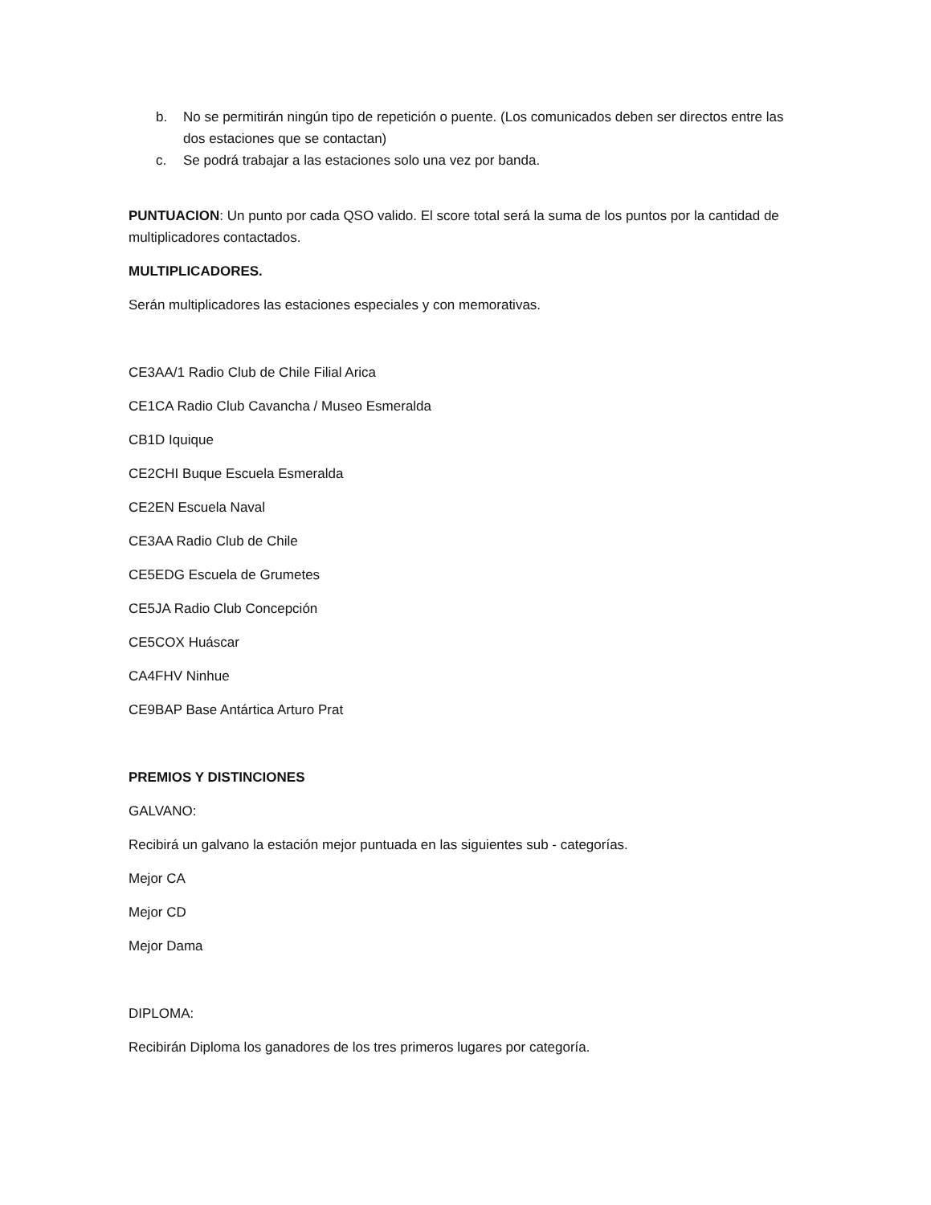b. No se permitirán ningún tipo de repetición o puente. (Los comunicados deben ser directos entre las dos estaciones que se contactan)
c. Se podrá trabajar a las estaciones solo una vez por banda.
PUNTUACION: Un punto por cada QSO valido. El score total será la suma de los puntos por la cantidad de multiplicadores contactados.
MULTIPLICADORES.
Serán multiplicadores las estaciones especiales y con memorativas.
CE3AA/1 Radio Club de Chile Filial Arica
CE1CA Radio Club Cavancha / Museo Esmeralda
CB1D Iquique
CE2CHI Buque Escuela Esmeralda
CE2EN Escuela Naval
CE3AA Radio Club de Chile
CE5EDG Escuela de Grumetes
CE5JA Radio Club Concepción
CE5COX Huáscar
CA4FHV Ninhue
CE9BAP Base Antártica Arturo Prat
PREMIOS Y DISTINCIONES
GALVANO:
Recibirá un galvano la estación mejor puntuada en las siguientes sub - categorías.
Mejor CA
Mejor CD
Mejor Dama
DIPLOMA:
Recibirán Diploma los ganadores de los tres primeros lugares por categoría.